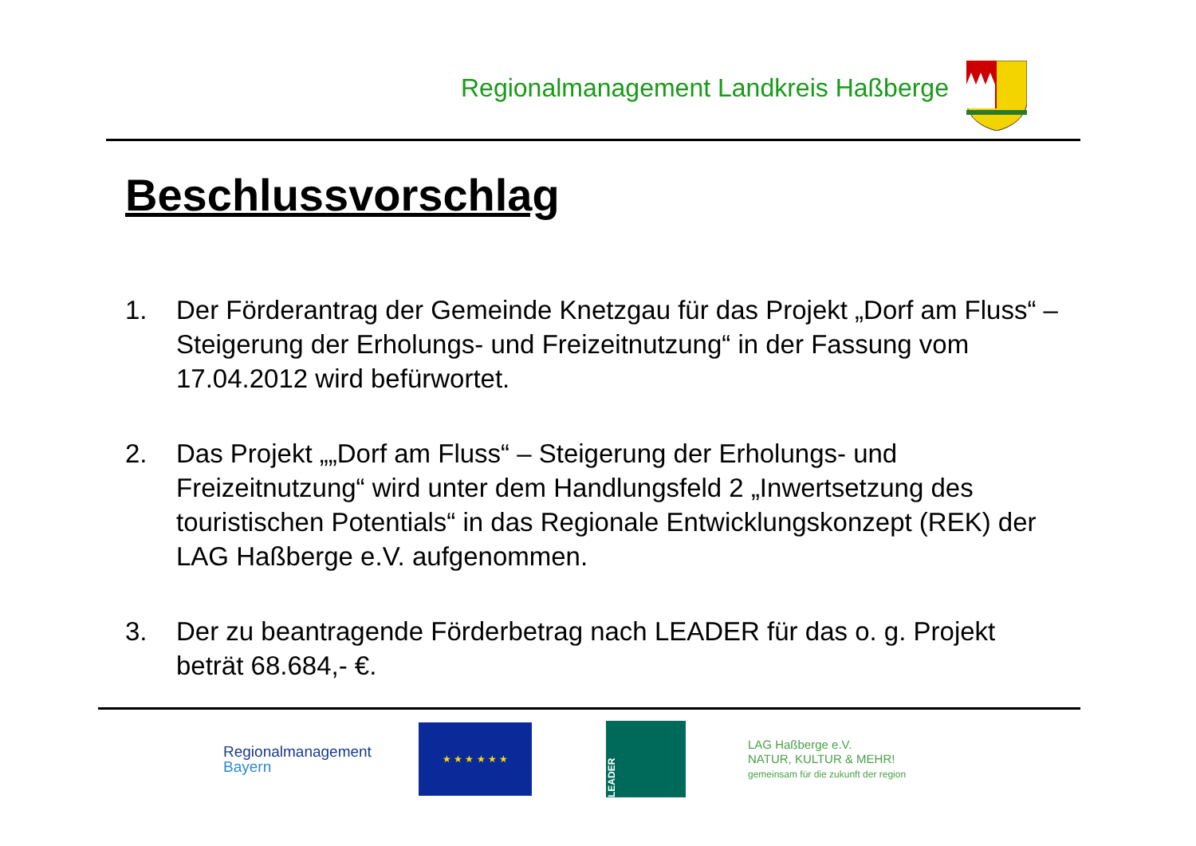Regionalmanagement Landkreis Haßberge
Beschlussvorschlag
1. Der Förderantrag der Gemeinde Knetzgau für das Projekt „Dorf am Fluss“ – Steigerung der Erholungs- und Freizeitnutzung“ in der Fassung vom 17.04.2012 wird befürwortet.
2. Das Projekt „„Dorf am Fluss“ – Steigerung der Erholungs- und Freizeitnutzung“ wird unter dem Handlungsfeld 2 „Inwertsetzung des touristischen Potentials“ in das Regionale Entwicklungskonzept (REK) der LAG Haßberge e.V. aufgenommen.
3. Der zu beantragende Förderbetrag nach LEADER für das o. g. Projekt beträt 68.684,- €.
Regionalmanagement
Bayern
★ ★ ★ ★ ★ ★
LEADER
LAG Haßberge e.V.
NATUR, KULTUR & MEHR!
gemeinsam für die zukunft der region